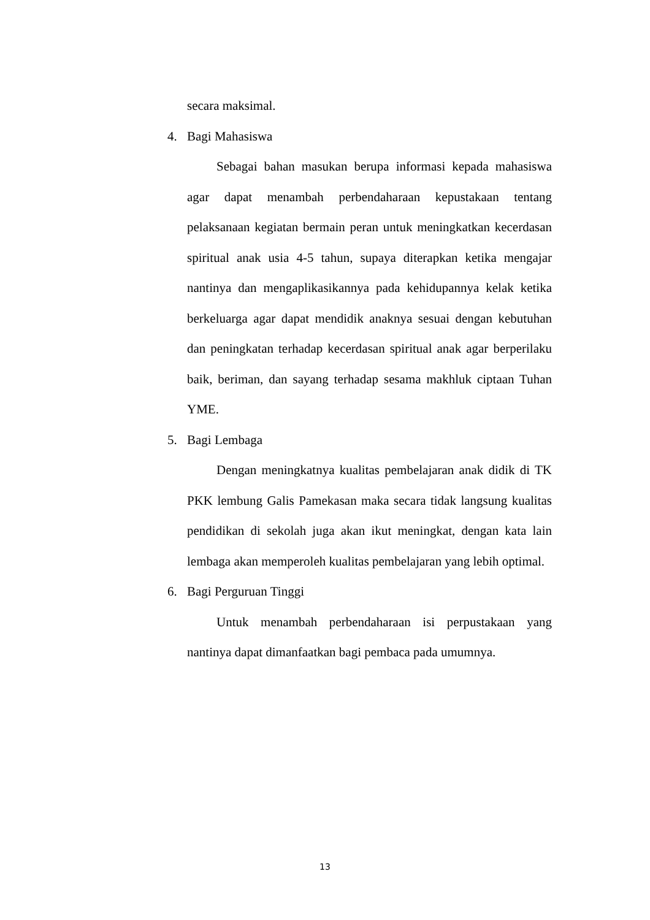secara maksimal.
4. Bagi Mahasiswa
Sebagai bahan masukan berupa informasi kepada mahasiswa agar dapat menambah perbendaharaan kepustakaan tentang pelaksanaan kegiatan bermain peran untuk meningkatkan kecerdasan spiritual anak usia 4-5 tahun, supaya diterapkan ketika mengajar nantinya dan mengaplikasikannya pada kehidupannya kelak ketika berkeluarga agar dapat mendidik anaknya sesuai dengan kebutuhan dan peningkatan terhadap kecerdasan spiritual anak agar berperilaku baik, beriman, dan sayang terhadap sesama makhluk ciptaan Tuhan YME.
5. Bagi Lembaga
Dengan meningkatnya kualitas pembelajaran anak didik di TK PKK lembung Galis Pamekasan maka secara tidak langsung kualitas pendidikan di sekolah juga akan ikut meningkat, dengan kata lain lembaga akan memperoleh kualitas pembelajaran yang lebih optimal.
6. Bagi Perguruan Tinggi
Untuk menambah perbendaharaan isi perpustakaan yang nantinya dapat dimanfaatkan bagi pembaca pada umumnya.
13